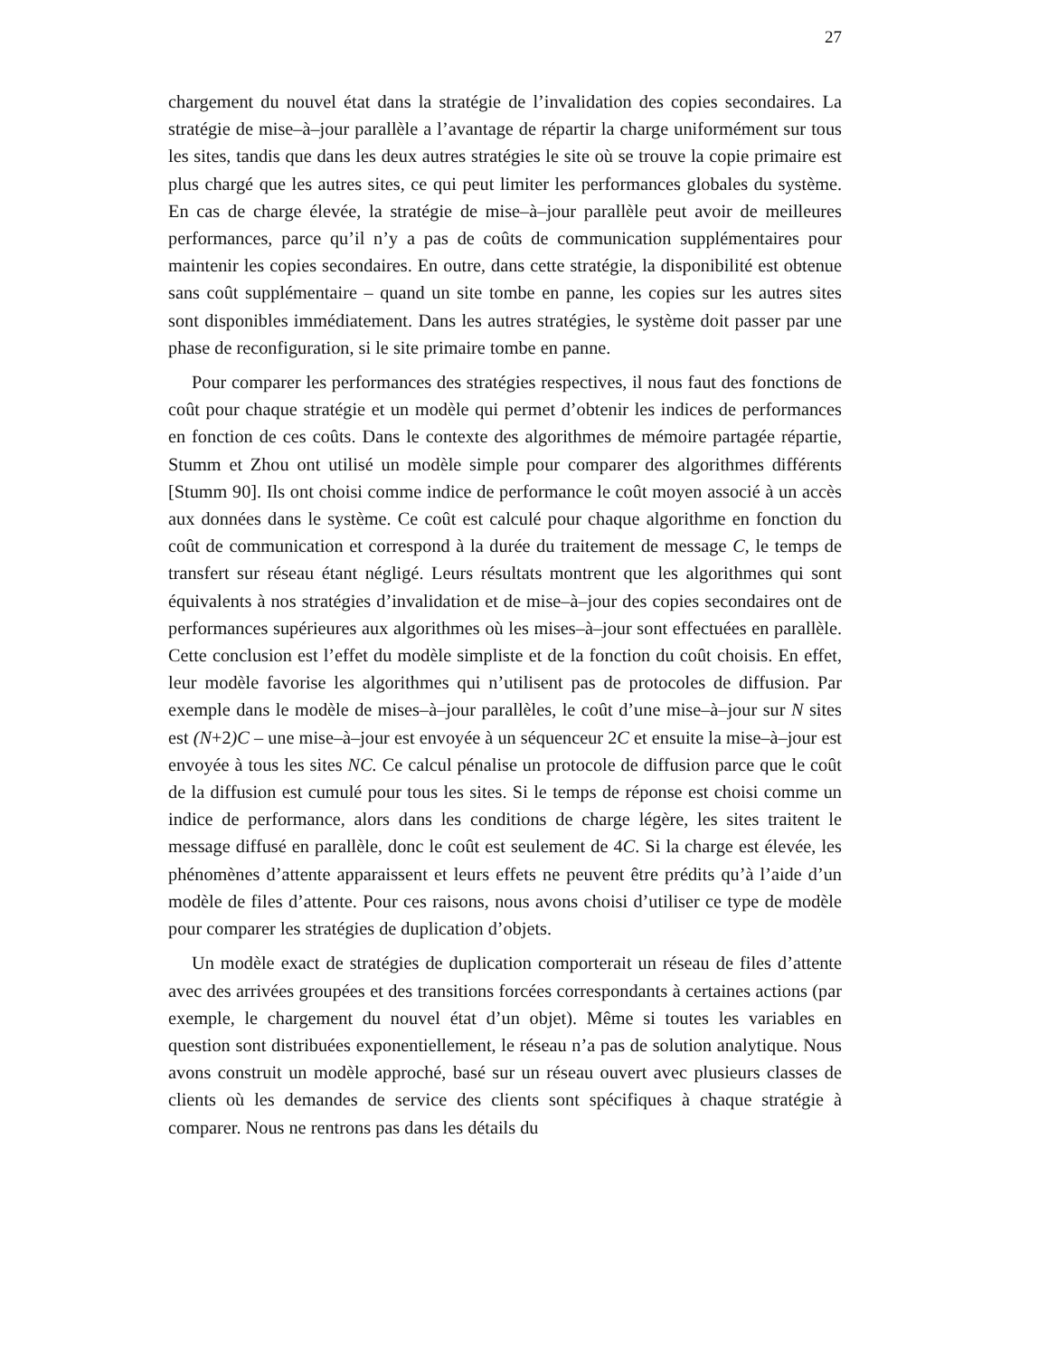27
chargement du nouvel état dans la stratégie de l’invalidation des copies secondaires. La stratégie de mise–à–jour parallèle a l’avantage de répartir la charge uniformément sur tous les sites, tandis que dans les deux autres stratégies le site où se trouve la copie primaire est plus chargé que les autres sites, ce qui peut limiter les performances globales du système. En cas de charge élevée, la stratégie de mise–à–jour parallèle peut avoir de meilleures performances, parce qu’il n’y a pas de coûts de communication supplémentaires pour maintenir les copies secondaires. En outre, dans cette stratégie, la disponibilité est obtenue sans coût supplémentaire – quand un site tombe en panne, les copies sur les autres sites sont disponibles immédiatement. Dans les autres stratégies, le système doit passer par une phase de reconfiguration, si le site primaire tombe en panne.
Pour comparer les performances des stratégies respectives, il nous faut des fonctions de coût pour chaque stratégie et un modèle qui permet d’obtenir les indices de performances en fonction de ces coûts. Dans le contexte des algorithmes de mémoire partagée répartie, Stumm et Zhou ont utilisé un modèle simple pour comparer des algorithmes différents [Stumm 90]. Ils ont choisi comme indice de performance le coût moyen associé à un accès aux données dans le système. Ce coût est calculé pour chaque algorithme en fonction du coût de communication et correspond à la durée du traitement de message C, le temps de transfert sur réseau étant négligé. Leurs résultats montrent que les algorithmes qui sont équivalents à nos stratégies d’invalidation et de mise–à–jour des copies secondaires ont de performances supérieures aux algorithmes où les mises–à–jour sont effectuées en parallèle. Cette conclusion est l’effet du modèle simpliste et de la fonction du coût choisis. En effet, leur modèle favorise les algorithmes qui n’utilisent pas de protocoles de diffusion. Par exemple dans le modèle de mises–à–jour parallèles, le coût d’une mise–à–jour sur N sites est (N+2)C – une mise–à–jour est envoyée à un séquenceur 2C et ensuite la mise–à–jour est envoyée à tous les sites NC. Ce calcul pénalise un protocole de diffusion parce que le coût de la diffusion est cumulé pour tous les sites. Si le temps de réponse est choisi comme un indice de performance, alors dans les conditions de charge légère, les sites traitent le message diffusé en parallèle, donc le coût est seulement de 4C. Si la charge est élevée, les phénomènes d’attente apparaissent et leurs effets ne peuvent être prédits qu’à l’aide d’un modèle de files d’attente. Pour ces raisons, nous avons choisi d’utiliser ce type de modèle pour comparer les stratégies de duplication d’objets.
Un modèle exact de stratégies de duplication comporterait un réseau de files d’attente avec des arrivées groupées et des transitions forcées correspondants à certaines actions (par exemple, le chargement du nouvel état d’un objet). Même si toutes les variables en question sont distribuées exponentiellement, le réseau n’a pas de solution analytique. Nous avons construit un modèle approché, basé sur un réseau ouvert avec plusieurs classes de clients où les demandes de service des clients sont spécifiques à chaque stratégie à comparer. Nous ne rentrons pas dans les détails du